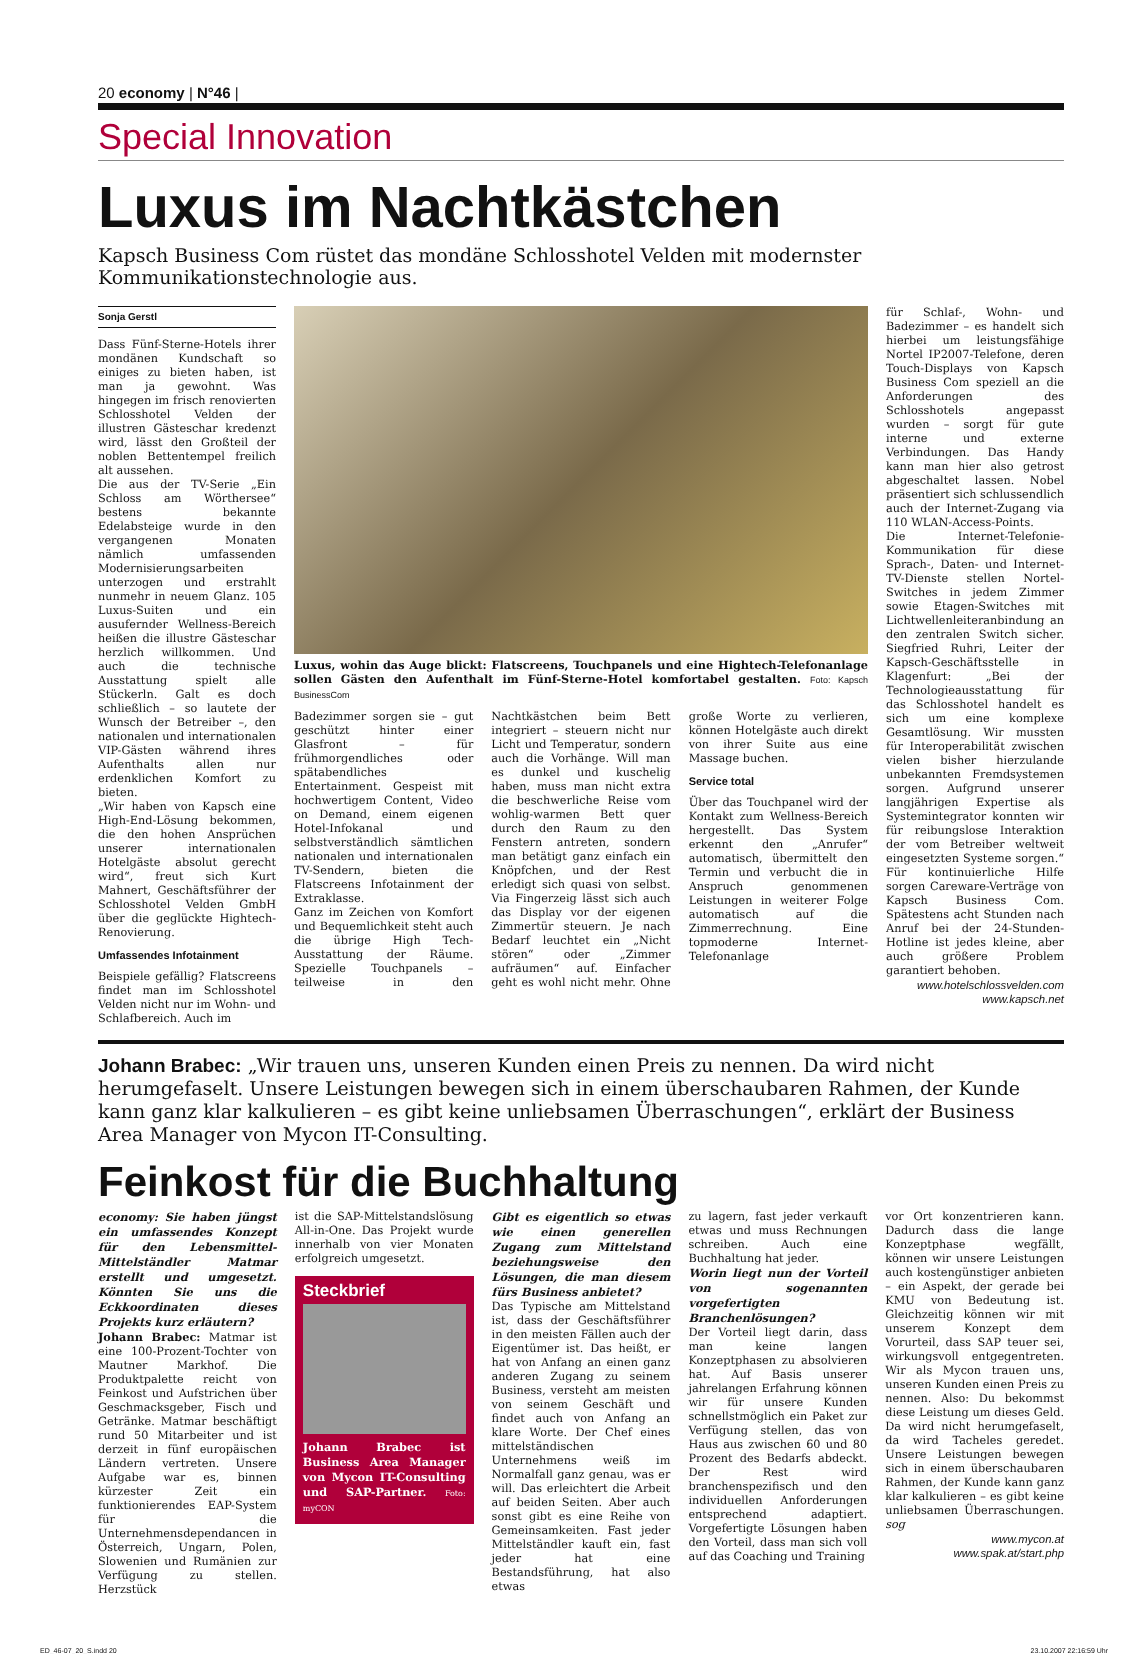20 economy | N°46 |
Special Innovation
Luxus im Nachtkästchen
Kapsch Business Com rüstet das mondäne Schlosshotel Velden mit modernster Kommunikationstechnologie aus.
Sonja Gerstl
Dass Fünf-Sterne-Hotels ihrer mondänen Kundschaft so einiges zu bieten haben, ist man ja gewohnt. Was hingegen im frisch renovierten Schlosshotel Velden der illustren Gästeschar kredenzt wird, lässt den Großteil der noblen Bettentempel freilich alt aussehen.
Die aus der TV-Serie „Ein Schloss am Wörthersee“ bestens bekannte Edelabsteige wurde in den vergangenen Monaten nämlich umfassenden Modernisierungsarbeiten unterzogen und erstrahlt nunmehr in neuem Glanz. 105 Luxus-Suiten und ein ausufernder Wellness-Bereich heißen die illustre Gästeschar herzlich willkommen. Und auch die technische Ausstattung spielt alle Stückerln. Galt es doch schließlich – so lautete der Wunsch der Betreiber –, den nationalen und internationalen VIP-Gästen während ihres Aufenthalts allen nur erdenklichen Komfort zu bieten.
„Wir haben von Kapsch eine High-End-Lösung bekommen, die den hohen Ansprüchen unserer internationalen Hotelgäste absolut gerecht wird“, freut sich Kurt Mahnert, Geschäftsführer der Schlosshotel Velden GmbH über die geglückte Hightech-Renovierung.
Umfassendes Infotainment
Beispiele gefällig? Flatscreens findet man im Schlosshotel Velden nicht nur im Wohn- und Schlafbereich. Auch im
Luxus, wohin das Auge blickt: Flatscreens, Touchpanels und eine Hightech-Telefonanlage sollen Gästen den Aufenthalt im Fünf-Sterne-Hotel komfortabel gestalten. Foto: Kapsch BusinessCom
Badezimmer sorgen sie – gut geschützt hinter einer Glasfront – für frühmorgendliches oder spätabendliches Entertainment. Gespeist mit hochwertigem Content, Video on Demand, einem eigenen Hotel-Infokanal und selbstverständlich sämtlichen nationalen und internationalen TV-Sendern, bieten die Flatscreens Infotainment der Extraklasse.
Ganz im Zeichen von Komfort und Bequemlichkeit steht auch die übrige High Tech-Ausstattung der Räume. Spezielle Touchpanels – teilweise in den Nachtkästchen beim Bett integriert – steuern nicht nur Licht und Temperatur, sondern auch die Vorhänge. Will man es dunkel und kuschelig haben, muss man nicht extra die beschwerliche Reise vom wohlig-warmen Bett quer durch den Raum zu den Fenstern antreten, sondern man betätigt ganz einfach ein Knöpfchen, und der Rest erledigt sich quasi von selbst. Via Fingerzeig lässt sich auch das Display vor der eigenen Zimmertür steuern. Je nach Bedarf leuchtet ein „Nicht stören“ oder „Zimmer aufräumen“ auf. Einfacher geht es wohl nicht mehr. Ohne große Worte zu verlieren, können Hotelgäste auch direkt von ihrer Suite aus eine Massage buchen.
Service total
Über das Touchpanel wird der Kontakt zum Wellness-Bereich hergestellt. Das System erkennt den „Anrufer“ automatisch, übermittelt den Termin und verbucht die in Anspruch genommenen Leistungen in weiterer Folge automatisch auf die Zimmerrechnung. Eine topmoderne Internet-Telefonanlage
für Schlaf-, Wohn- und Badezimmer – es handelt sich hierbei um leistungsfähige Nortel IP2007-Telefone, deren Touch-Displays von Kapsch Business Com speziell an die Anforderungen des Schlosshotels angepasst wurden – sorgt für gute interne und externe Verbindungen. Das Handy kann man hier also getrost abgeschaltet lassen. Nobel präsentiert sich schlussendlich auch der Internet-Zugang via 110 WLAN-Access-Points.
Die Internet-Telefonie-Kommunikation für diese Sprach-, Daten- und Internet-TV-Dienste stellen Nortel-Switches in jedem Zimmer sowie Etagen-Switches mit Lichtwellenleiteranbindung an den zentralen Switch sicher. Siegfried Ruhri, Leiter der Kapsch-Geschäftsstelle in Klagenfurt: „Bei der Technologieausstattung für das Schlosshotel handelt es sich um eine komplexe Gesamtlösung. Wir mussten für Interoperabilität zwischen vielen bisher hierzulande unbekannten Fremdsystemen sorgen. Aufgrund unserer langjährigen Expertise als Systemintegrator konnten wir für reibungslose Interaktion der vom Betreiber weltweit eingesetzten Systeme sorgen.“ Für kontinuierliche Hilfe sorgen Careware-Verträge von Kapsch Business Com. Spätestens acht Stunden nach Anruf bei der 24-Stunden-Hotline ist jedes kleine, aber auch größere Problem garantiert behoben.
www.hotelschlossvelden.com
www.kapsch.net
Johann Brabec: „Wir trauen uns, unseren Kunden einen Preis zu nennen. Da wird nicht herumgefaselt. Unsere Leistungen bewegen sich in einem überschaubaren Rahmen, der Kunde kann ganz klar kalkulieren – es gibt keine unliebsamen Überraschungen“, erklärt der Business Area Manager von Mycon IT-Consulting.
Feinkost für die Buchhaltung
economy: Sie haben jüngst ein umfassendes Konzept für den Lebensmittel-Mittelständler Matmar erstellt und umgesetzt. Könnten Sie uns die Eckkoordinaten dieses Projekts kurz erläutern?
Johann Brabec: Matmar ist eine 100-Prozent-Tochter von Mautner Markhof. Die Produktpalette reicht von Feinkost und Aufstrichen über Geschmacksgeber, Fisch und Getränke. Matmar beschäftigt rund 50 Mitarbeiter und ist derzeit in fünf europäischen Ländern vertreten. Unsere Aufgabe war es, binnen kürzester Zeit ein funktionierendes EAP-System für die Unternehmensdependancen in Österreich, Ungarn, Polen, Slowenien und Rumänien zur Verfügung zu stellen. Herzstück
ist die SAP-Mittelstandslösung All-in-One. Das Projekt wurde innerhalb von vier Monaten erfolgreich umgesetzt.
Steckbrief
Johann Brabec ist Business Area Manager von Mycon IT-Consulting und SAP-Partner. Foto: myCON
Gibt es eigentlich so etwas wie einen generellen Zugang zum Mittelstand beziehungsweise den Lösungen, die man diesem fürs Business anbietet?
Das Typische am Mittelstand ist, dass der Geschäftsführer in den meisten Fällen auch der Eigentümer ist. Das heißt, er hat von Anfang an einen ganz anderen Zugang zu seinem Business, versteht am meisten von seinem Geschäft und findet auch von Anfang an klare Worte. Der Chef eines mittelständischen Unternehmens weiß im Normalfall ganz genau, was er will. Das erleichtert die Arbeit auf beiden Seiten. Aber auch sonst gibt es eine Reihe von Gemeinsamkeiten. Fast jeder Mittelständler kauft ein, fast jeder hat eine Bestandsführung, hat also etwas
zu lagern, fast jeder verkauft etwas und muss Rechnungen schreiben. Auch eine Buchhaltung hat jeder.
Worin liegt nun der Vorteil von sogenannten vorgefertigten Branchenlösungen?
Der Vorteil liegt darin, dass man keine langen Konzeptphasen zu absolvieren hat. Auf Basis unserer jahrelangen Erfahrung können wir für unsere Kunden schnellstmöglich ein Paket zur Verfügung stellen, das von Haus aus zwischen 60 und 80 Prozent des Bedarfs abdeckt. Der Rest wird branchenspezifisch und den individuellen Anforderungen entsprechend adaptiert. Vorgefertigte Lösungen haben den Vorteil, dass man sich voll auf das Coaching und Training
vor Ort konzentrieren kann. Dadurch dass die lange Konzeptphase wegfällt, können wir unsere Leistungen auch kostengünstiger anbieten – ein Aspekt, der gerade bei KMU von Bedeutung ist. Gleichzeitig können wir mit unserem Konzept dem Vorurteil, dass SAP teuer sei, wirkungsvoll entgegentreten. Wir als Mycon trauen uns, unseren Kunden einen Preis zu nennen. Also: Du bekommst diese Leistung um dieses Geld. Da wird nicht herumgefaselt, da wird Tacheles geredet. Unsere Leistungen bewegen sich in einem überschaubaren Rahmen, der Kunde kann ganz klar kalkulieren – es gibt keine unliebsamen Überraschungen. sog
www.mycon.at
www.spak.at/start.php
ED_46-07_20_S.indd 20 23.10.2007 22:16:59 Uhr